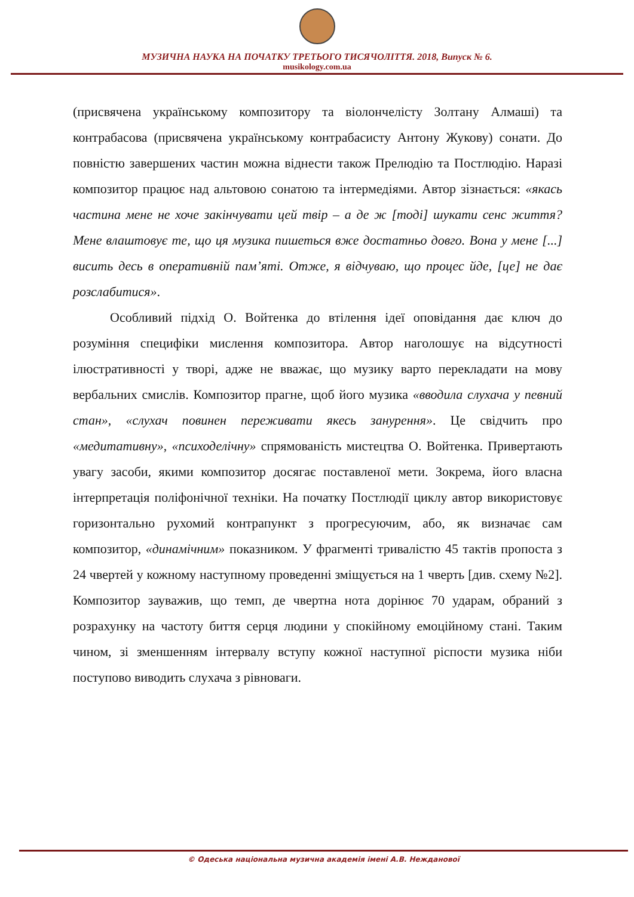МУЗИЧНА НАУКА НА ПОЧАТКУ ТРЕТЬОГО ТИСЯЧОЛІТТЯ. 2018, Випуск № 6.
musikology.com.ua
(присвячена українському композитору та віолончелісту Золтану Алмаші) та контрабасова (присвячена українському контрабасисту Антону Жукову) сонати. До повністю завершених частин можна віднести також Прелюдію та Постлюдію. Наразі композитор працює над альтовою сонатою та інтермедіями. Автор зізнається: «якась частина мене не хоче закінчувати цей твір – а де ж [тоді] шукати сенс життя? Мене влаштовує те, що ця музика пишеться вже достатньо довго. Вона у мене [...] висить десь в оперативній пам’яті. Отже, я відчуваю, що процес йде, [це] не дає розслабитися».
Особливий підхід О. Войтенка до втілення ідеї оповідання дає ключ до розуміння специфіки мислення композитора. Автор наголошує на відсутності ілюстративності у творі, адже не вважає, що музику варто перекладати на мову вербальних смислів. Композитор прагне, щоб його музика «вводила слухача у певний стан», «слухач повинен переживати якесь занурення». Це свідчить про «медитативну», «психоделічну» спрямованість мистецтва О. Войтенка. Привертають увагу засоби, якими композитор досягає поставленої мети. Зокрема, його власна інтерпретація поліфонічної техніки. На початку Постлюдії циклу автор використовує горизонтально рухомий контрапункт з прогресуючим, або, як визначає сам композитор, «динамічним» показником. У фрагменті тривалістю 45 тактів пропоста з 24 чвертей у кожному наступному проведенні зміщується на 1 чверть [див. схему №2]. Композитор зауважив, що темп, де чвертна нота дорінює 70 ударам, обраний з розрахунку на частоту биття серця людини у спокійному емоційному стані. Таким чином, зі зменшенням інтервалу вступу кожної наступної ріспости музика ніби поступово виводить слухача з рівноваги.
© Одеська національна музична академія імені А.В. Нежданової